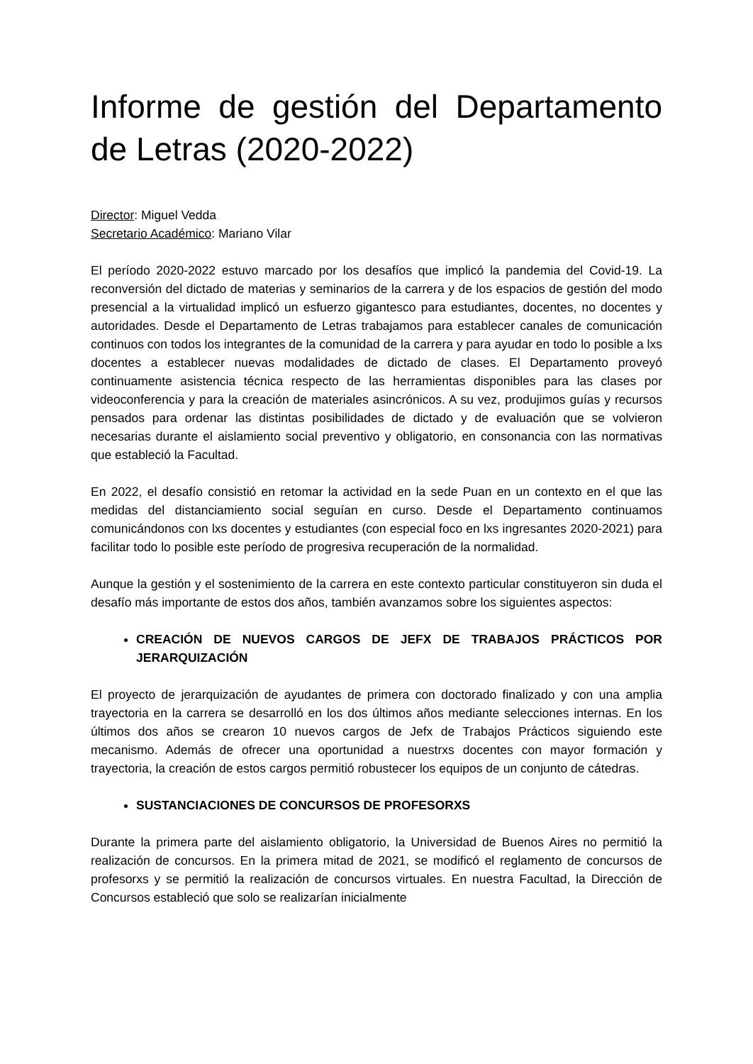Informe de gestión del Departamento de Letras (2020-2022)
Director: Miguel Vedda
Secretario Académico: Mariano Vilar
El período 2020-2022 estuvo marcado por los desafíos que implicó la pandemia del Covid-19. La reconversión del dictado de materias y seminarios de la carrera y de los espacios de gestión del modo presencial a la virtualidad implicó un esfuerzo gigantesco para estudiantes, docentes, no docentes y autoridades. Desde el Departamento de Letras trabajamos para establecer canales de comunicación continuos con todos los integrantes de la comunidad de la carrera y para ayudar en todo lo posible a lxs docentes a establecer nuevas modalidades de dictado de clases. El Departamento proveyó continuamente asistencia técnica respecto de las herramientas disponibles para las clases por videoconferencia y para la creación de materiales asincrónicos. A su vez, produjimos guías y recursos pensados para ordenar las distintas posibilidades de dictado y de evaluación que se volvieron necesarias durante el aislamiento social preventivo y obligatorio, en consonancia con las normativas que estableció la Facultad.
En 2022, el desafío consistió en retomar la actividad en la sede Puan en un contexto en el que las medidas del distanciamiento social seguían en curso. Desde el Departamento continuamos comunicándonos con lxs docentes y estudiantes (con especial foco en lxs ingresantes 2020-2021) para facilitar todo lo posible este período de progresiva recuperación de la normalidad.
Aunque la gestión y el sostenimiento de la carrera en este contexto particular constituyeron sin duda el desafío más importante de estos dos años, también avanzamos sobre los siguientes aspectos:
CREACIÓN DE NUEVOS CARGOS DE JEFX DE TRABAJOS PRÁCTICOS POR JERARQUIZACIÓN
El proyecto de jerarquización de ayudantes de primera con doctorado finalizado y con una amplia trayectoria en la carrera se desarrolló en los dos últimos años mediante selecciones internas. En los últimos dos años se crearon 10 nuevos cargos de Jefx de Trabajos Prácticos siguiendo este mecanismo. Además de ofrecer una oportunidad a nuestrxs docentes con mayor formación y trayectoria, la creación de estos cargos permitió robustecer los equipos de un conjunto de cátedras.
SUSTANCIACIONES DE CONCURSOS DE PROFESORXS
Durante la primera parte del aislamiento obligatorio, la Universidad de Buenos Aires no permitió la realización de concursos. En la primera mitad de 2021, se modificó el reglamento de concursos de profesorxs y se permitió la realización de concursos virtuales. En nuestra Facultad, la Dirección de Concursos estableció que solo se realizarían inicialmente